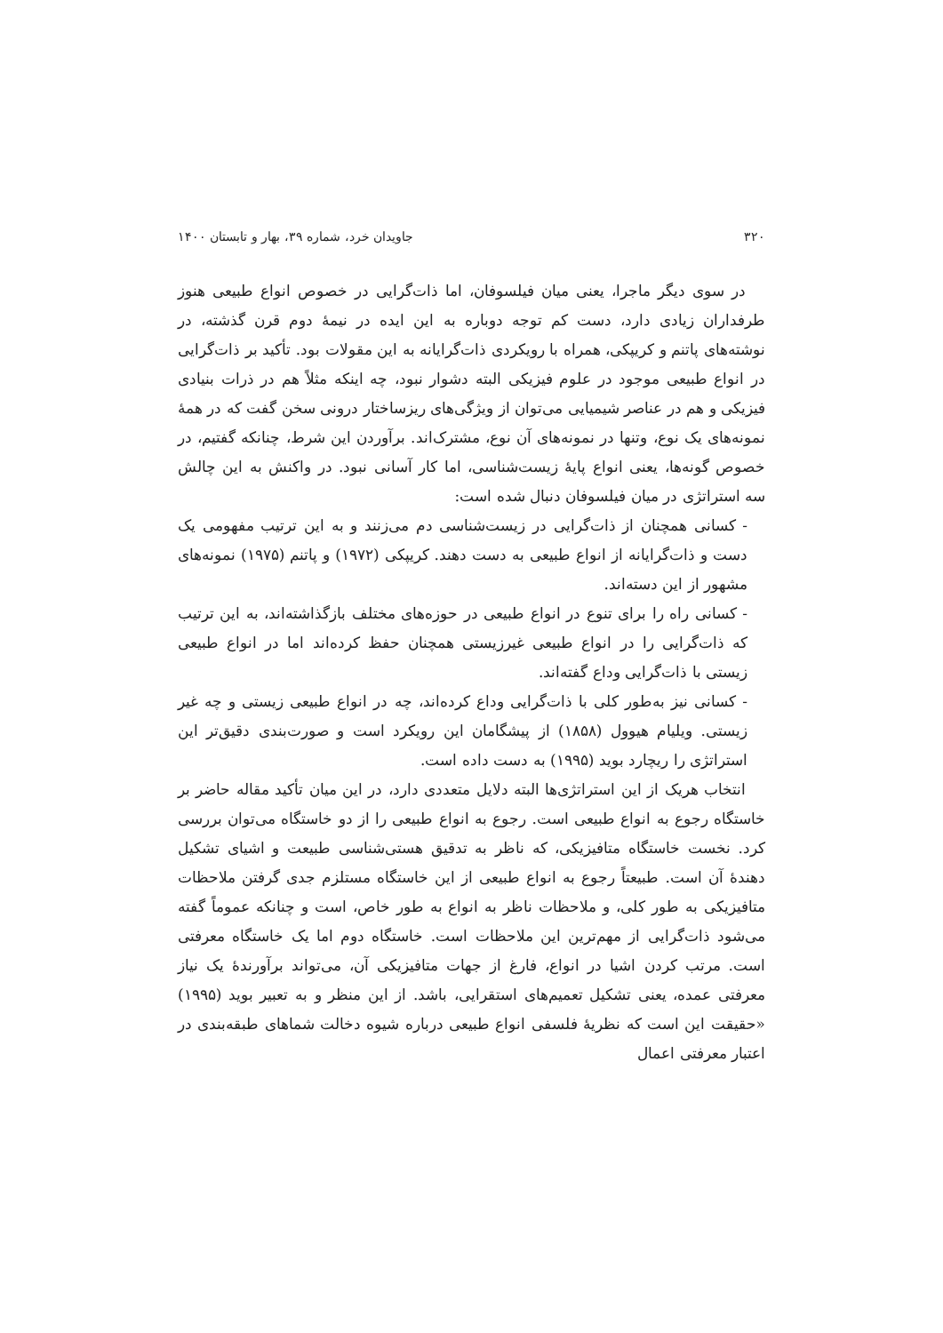۳۲۰ جاویدان خرد، شماره ۳۹، بهار و تابستان ۱۴۰۰
در سوی دیگر ماجرا، یعنی میان فیلسوفان، اما ذات‌گرایی در خصوص انواع طبیعی هنوز طرفداران زیادی دارد، دست کم توجه دوباره به این ایده در نیمهٔ دوم قرن گذشته، در نوشته‌های پاتنم و کریپکی، همراه با رویکردی ذات‌گرایانه به این مقولات بود. تأکید بر ذات‌گرایی در انواع طبیعی موجود در علوم فیزیکی البته دشوار نبود، چه اینکه مثلاً هم در ذرات بنیادی فیزیکی و هم در عناصر شیمیایی می‌توان از ویژگی‌های ریزساختار درونی سخن گفت که در همهٔ نمونه‌های یک نوع، وتنها در نمونه‌های آن نوع، مشترک‌اند. برآوردن این شرط، چنانکه گفتیم، در خصوص گونه‌ها، یعنی انواع پایهٔ زیست‌شناسی، اما کار آسانی نبود. در واکنش به این چالش سه استراتژی در میان فیلسوفان دنبال شده است:
- کسانی همچنان از ذات‌گرایی در زیست‌شناسی دم می‌زنند و به این ترتیب مفهومی یک دست و ذات‌گرایانه از انواع طبیعی به دست دهند. کریپکی (۱۹۷۲) و پاتنم (۱۹۷۵) نمونه‌های مشهور از این دسته‌اند.
- کسانی راه را برای تنوع در انواع طبیعی در حوزه‌های مختلف بازگذاشته‌اند، به این ترتیب که ذات‌گرایی را در انواع طبیعی غیرزیستی همچنان حفظ کرده‌اند اما در انواع طبیعی زیستی با ذات‌گرایی وداع گفته‌اند.
- کسانی نیز به‌طور کلی با ذات‌گرایی وداع کرده‌اند، چه در انواع طبیعی زیستی و چه غیر زیستی. ویلیام هیوول (۱۸۵۸) از پیشگامان این رویکرد است و صورت‌بندی دقیق‌تر این استراتژی را ریچارد بوید (۱۹۹۵) به دست داده است.
انتخاب هریک از این استراتژی‌ها البته دلایل متعددی دارد، در این میان تأکید مقاله حاضر بر خاستگاه رجوع به انواع طبیعی است. رجوع به انواع طبیعی را از دو خاستگاه می‌توان بررسی کرد. نخست خاستگاه متافیزیکی، که ناظر به تدقیق هستی‌شناسی طبیعت و اشیای تشکیل دهندهٔ آن است. طبیعتاً رجوع به انواع طبیعی از این خاستگاه مستلزم جدی گرفتن ملاحظات متافیزیکی به طور کلی، و ملاحظات ناظر به انواع به طور خاص، است و چنانکه عموماً گفته می‌شود ذات‌گرایی از مهم‌ترین این ملاحظات است. خاستگاه دوم اما یک خاستگاه معرفتی است. مرتب کردن اشیا در انواع، فارغ از جهات متافیزیکی آن، می‌تواند برآورندهٔ یک نیاز معرفتی عمده، یعنی تشکیل تعمیم‌های استقرایی، باشد. از این منظر و به تعبیر بوید (۱۹۹۵) «حقیقت این است که نظریهٔ فلسفی انواع طبیعی درباره شیوه دخالت شماهای طبقه‌بندی در اعتبار معرفتی اعمال